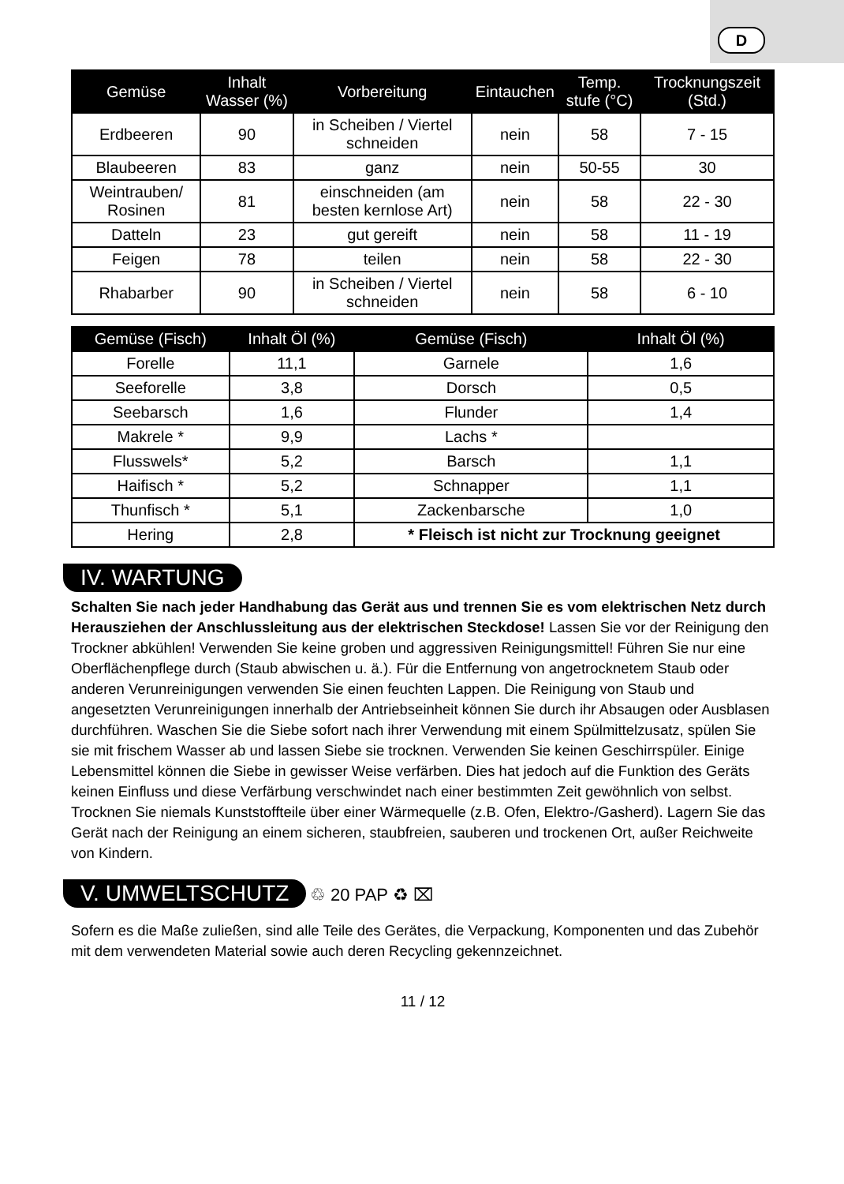D
| Gemüse | Inhalt Wasser (%) | Vorbereitung | Eintauchen | Temp. stufe (°C) | Trocknungszeit (Std.) |
| --- | --- | --- | --- | --- | --- |
| Erdbeeren | 90 | in Scheiben / Viertel schneiden | nein | 58 | 7 - 15 |
| Blaubeeren | 83 | ganz | nein | 50-55 | 30 |
| Weintrauben/ Rosinen | 81 | einschneiden (am besten kernlose Art) | nein | 58 | 22 - 30 |
| Datteln | 23 | gut gereift | nein | 58 | 11 - 19 |
| Feigen | 78 | teilen | nein | 58 | 22 - 30 |
| Rhabarber | 90 | in Scheiben / Viertel schneiden | nein | 58 | 6 - 10 |
| Gemüse (Fisch) | Inhalt Öl (%) | Gemüse (Fisch) | Inhalt Öl (%) |
| --- | --- | --- | --- |
| Forelle | 11,1 | Garnele | 1,6 |
| Seeforelle | 3,8 | Dorsch | 0,5 |
| Seebarsch | 1,6 | Flunder | 1,4 |
| Makrele * | 9,9 | Lachs * | |
| Flusswels* | 5,2 | Barsch | 1,1 |
| Haifisch * | 5,2 | Schnapper | 1,1 |
| Thunfisch * | 5,1 | Zackenbarsche | 1,0 |
| Hering | 2,8 | * Fleisch ist nicht zur Trocknung geeignet | |
IV. WARTUNG
Schalten Sie nach jeder Handhabung das Gerät aus und trennen Sie es vom elektrischen Netz durch Herausziehen der Anschlussleitung aus der elektrischen Steckdose! Lassen Sie vor der Reinigung den Trockner abkühlen! Verwenden Sie keine groben und aggressiven Reinigungsmittel! Führen Sie nur eine Oberflächenpflege durch (Staub abwischen u. ä.). Für die Entfernung von angetrocknetem Staub oder anderen Verunreinigungen verwenden Sie einen feuchten Lappen. Die Reinigung von Staub und angesetzten Verunreinigungen innerhalb der Antriebseinheit können Sie durch ihr Absaugen oder Ausblasen durchführen. Waschen Sie die Siebe sofort nach ihrer Verwendung mit einem Spülmittelzusatz, spülen Sie sie mit frischem Wasser ab und lassen Siebe sie trocknen. Verwenden Sie keinen Geschirrspüler. Einige Lebensmittel können die Siebe in gewisser Weise verfärben. Dies hat jedoch auf die Funktion des Geräts keinen Einfluss und diese Verfärbung verschwindet nach einer bestimmten Zeit gewöhnlich von selbst. Trocknen Sie niemals Kunststoffteile über einer Wärmequelle (z.B. Ofen, Elektro-/Gasherd). Lagern Sie das Gerät nach der Reinigung an einem sicheren, staubfreien, sauberen und trockenen Ort, außer Reichweite von Kindern.
V. UMWELTSCHUTZ
♲ 20 PAP ♻ ⌧
Sofern es die Maße zuließen, sind alle Teile des Gerätes, die Verpackung, Komponenten und das Zubehör mit dem verwendeten Material sowie auch deren Recycling gekennzeichnet.
11 / 12